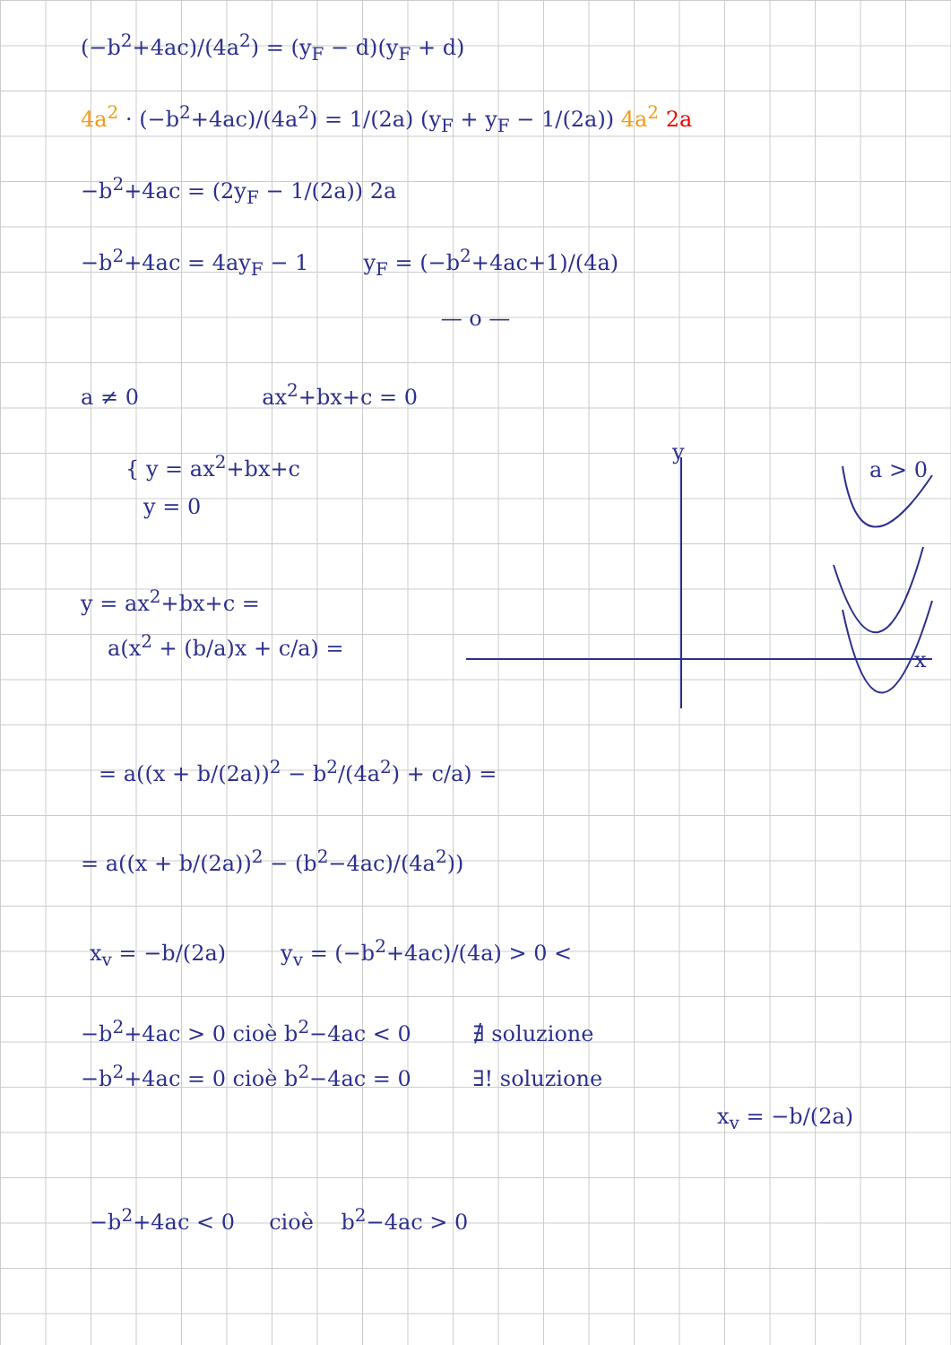(−b<sup>2</sup>+4ac)/(4a<sup>2</sup>) = (y<sub>F</sub> − d)(y<sub>F</sub> + d)
4a<sup>2</sup> · (−b<sup>2</sup>+4ac)/(4a<sup>2</sup>) = 1/(2a) (y<sub>F</sub> + y<sub>F</sub> − 1/(2a)) 4a<sup>2</sup> 2a
−b<sup>2</sup>+4ac = (2y<sub>F</sub> − 1/(2a)) 2a
−b<sup>2</sup>+4ac = 4ay<sub>F</sub> − 1 y<sub>F</sub> = (−b<sup>2</sup>+4ac+1)/(4a)
— o —
a ≠ 0 ax<sup>2</sup>+bx+c = 0
{ y = ax<sup>2</sup>+bx+c
y = 0
y = ax<sup>2</sup>+bx+c =
a(x<sup>2</sup> + (b/a)x + c/a) =
y
a > 0
x
= a((x + b/(2a))<sup>2</sup> − b<sup>2</sup>/(4a<sup>2</sup>) + c/a) =
= a((x + b/(2a))<sup>2</sup> − (b<sup>2</sup>−4ac)/(4a<sup>2</sup>))
x<sub>v</sub> = −b/(2a) y<sub>v</sub> = (−b<sup>2</sup>+4ac)/(4a) > 0 <
−b<sup>2</sup>+4ac > 0 cioè b<sup>2</sup>−4ac < 0 ∄ soluzione
−b<sup>2</sup>+4ac = 0 cioè b<sup>2</sup>−4ac = 0 ∃! soluzione
x<sub>v</sub> = −b/(2a)
−b<sup>2</sup>+4ac < 0 cioè b<sup>2</sup>−4ac > 0